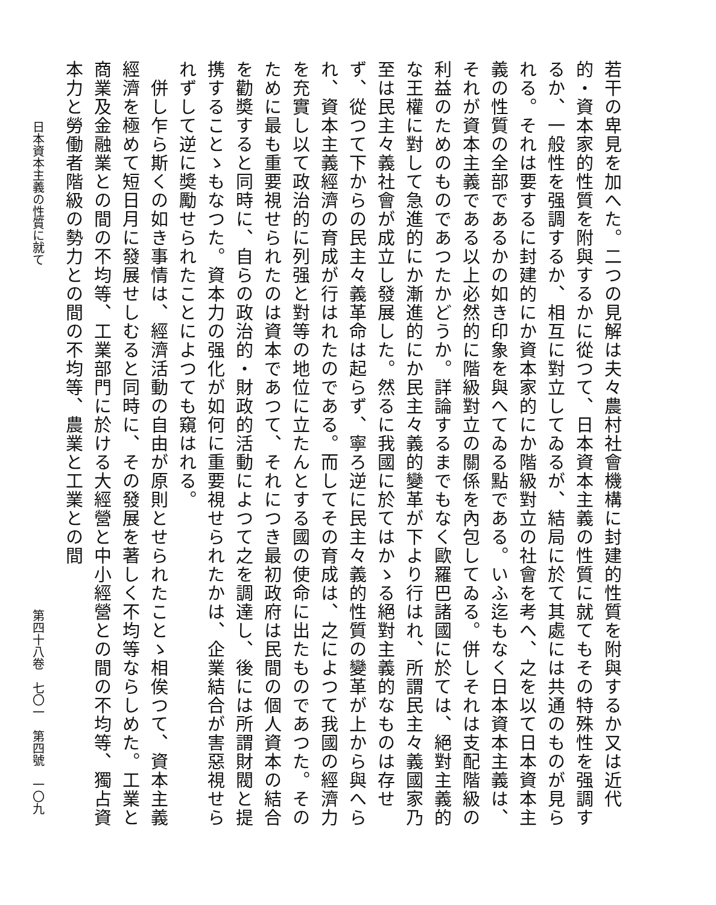若干の卑見を加へた。二つの見解は夫々農村社會機構に封建的性質を附與するか又は近代的・資本家的性質を附與するかに從つて、日本資本主義の性質に就てもその特殊性を强調するか、一般性を强調するか、相互に對立してゐるが、結局に於て其處には共通のものが見られる。それは要するに封建的にか資本家的にか階級對立の社會を考へ、之を以て日本資本主義の性質の全部であるかの如き印象を與へてゐる點である。いふ迄もなく日本資本主義は、それが資本主義である以上必然的に階級對立の關係を內包してゐる。併しそれは支配階級の利益のためのものであつたかどうか。詳論するまでもなく歐羅巴諸國に於ては、絕對主義的な王權に對して急進的にか漸進的にか民主々義的變革が下より行はれ、所謂民主々義國家乃至は民主々義社會が成立し發展した。然るに我國に於てはかゝる絕對主義的なものは存せず、從つて下からの民主々義革命は起らず、寧ろ逆に民主々義的性質の變革が上から與へられ、資本主義經濟の育成が行はれたのである。而してその育成は、之によつて我國の經濟力を充實し以て政治的に列强と對等の地位に立たんとする國の使命に出たものであつた。そのために最も重要視せられたのは資本であつて、それにつき最初政府は民間の個人資本の結合を勸奬すると同時に、自らの政治的・財政的活動によつて之を調達し、後には所謂財閥と提携することゝもなつた。資本力の强化が如何に重要視せられたかは、企業結合が害惡視せられずして逆に奬勵せられたことによつても窺はれる。
　併し乍ら斯くの如き事情は、經濟活動の自由が原則とせられたことゝ相俟つて、資本主義經濟を極めて短日月に發展せしむると同時に、その發展を著しく不均等ならしめた。工業と商業及金融業との間の不均等、工業部門に於ける大經營と中小經營との間の不均等、獨占資本力と勞働者階級の勢力との間の不均等、農業と工業との間
日本資本主義の性質に就て 第四十八卷　七〇一　第四號　一〇九